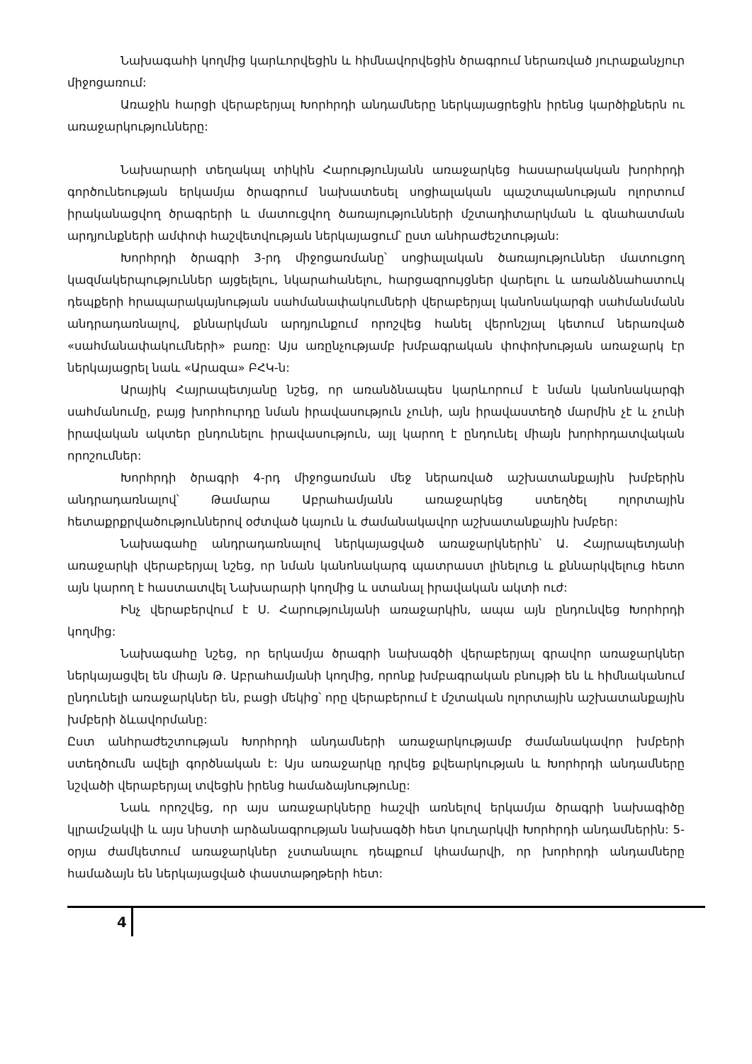Նախագահի կողմից կարևորվեցին և հիմնավորվեցին ծրագրում ներառված յուրաքանչյուր միջոցառում:
Առաջին հարցի վերաբերյալ Խորհրդի անդամները ներկայացրեցին իրենց կարծիքներն ու առաջարկությունները:
Նախարարի տեղակալ տիկին Հարությունյանն առաջարկեց հասարակական խորհրդի գործունեության երկամյա ծրագրում նախատեսել սոցիալական պաշտպանության ոլորտում իրականացվող ծրագրերի և մատուցվող ծառայությունների մշտադիտարկման և գնահատման արդյունքների ամփոփ հաշվետվության ներկայացում՝ ըստ անհրաժեշտության:
Խորհրդի ծրագրի 3-րդ միջոցառմանը՝ սոցիալական ծառայություններ մատուցող կազմակերպություններ այցելելու, նկարահանելու, հարցազրույցներ վարելու և առանձնահատուկ դեպքերի հրապարակայնության սահմանափակումների վերաբերյալ կանոնակարգի սահմանմանն անդրադառնալով, քննարկման արդյունքում որոշվեց հանել վերոնշյալ կետում ներառված «սահմանափակումների» բառը: Այս առընչությամբ խմբագրական փոփոխության առաջարկ էր ներկայացրել նաև «Արազա» ԲՀԿ-ն:
Արայիկ Հայրապետյանը նշեց, որ առանձնապես կարևորում է նման կանոնակարգի սահմանումը, բայց խորհուրդը նման իրավասություն չունի, այն իրավաստեղծ մարմին չէ և չունի իրավական ակտեր ընդունելու իրավասություն, այլ կարող է ընդունել միայն խորհրդատվական որոշումներ:
Խորհրդի ծրագրի 4-րդ միջոցառման մեջ ներառված աշխատանքային խմբերին անդրադառնալով՝ Թամարա Աբրահամյանն առաջարկեց ստեղծել ոլորտային հետաքրքրվածություններով օժտված կայուն և ժամանակավոր աշխատանքային խմբեր:
Նախագահը անդրադառնալով ներկայացված առաջարկներին՝ Ա. Հայրապետյանի առաջարկի վերաբերյալ նշեց, որ նման կանոնակարգ պատրաստ լինելուց և քննարկվելուց հետո այն կարող է հաստատվել Նախարարի կողմից և ստանալ իրավական ակտի ուժ:
Ինչ վերաբերվում է Ս. Հարությունյանի առաջարկին, ապա այն ընդունվեց Խորհրդի կողմից:
Նախագահը նշեց, որ երկամյա ծրագրի նախագծի վերաբերյալ գրավոր առաջարկներ ներկայացվել են միայն Թ. Աբրահամյանի կողմից, որոնք խմբագրական բնույթի են և հիմնականում ընդունելի առաջարկներ են, բացի մեկից՝ որը վերաբերում է մշտական ոլորտային աշխատանքային խմբերի ձևավորմանը:
Ըստ անհրաժեշտության Խորհրդի անդամների առաջարկությամբ ժամանակավոր խմբերի ստեղծումն ավելի գործնական է: Այս առաջարկը դրվեց քվեարկության և Խորհրդի անդամները նշվածի վերաբերյալ տվեցին իրենց համաձայնությունը:
Նաև որոշվեց, որ այս առաջարկները հաշվի առնելով երկամյա ծրագրի նախագիծը կլրամշակվի և այս նիստի արձանագրության նախագծի հետ կուղարկվի Խորհրդի անդամներին: 5-օրյա ժամկետում առաջարկներ չստանալու դեպքում կհամարվի, որ խորհրդի անդամները համաձայն են ներկայացված փաստաթղթերի հետ:
4